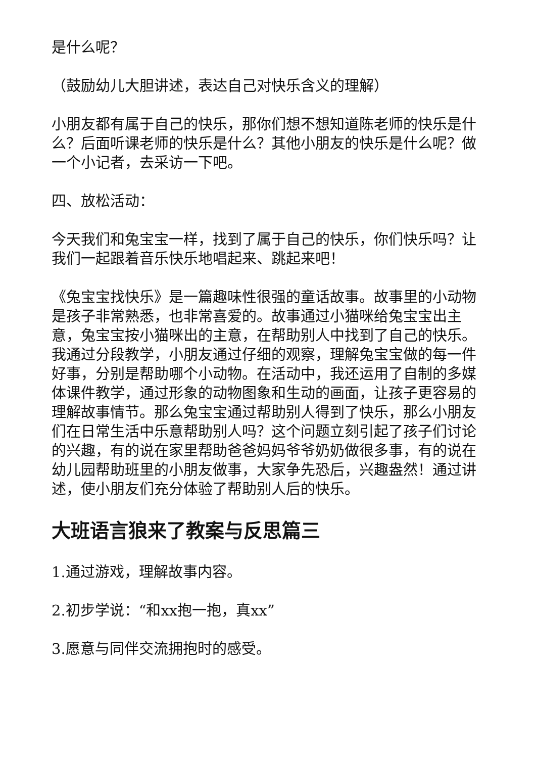是什么呢？
（鼓励幼儿大胆讲述，表达自己对快乐含义的理解）
小朋友都有属于自己的快乐，那你们想不想知道陈老师的快乐是什么？后面听课老师的快乐是什么？其他小朋友的快乐是什么呢？做一个小记者，去采访一下吧。
四、放松活动：
今天我们和兔宝宝一样，找到了属于自己的快乐，你们快乐吗？让我们一起跟着音乐快乐地唱起来、跳起来吧！
《兔宝宝找快乐》是一篇趣味性很强的童话故事。故事里的小动物是孩子非常熟悉，也非常喜爱的。故事通过小猫咪给兔宝宝出主意，兔宝宝按小猫咪出的主意，在帮助别人中找到了自己的快乐。我通过分段教学，小朋友通过仔细的观察，理解兔宝宝做的每一件好事，分别是帮助哪个小动物。在活动中，我还运用了自制的多媒体课件教学，通过形象的动物图象和生动的画面，让孩子更容易的理解故事情节。那么兔宝宝通过帮助别人得到了快乐，那么小朋友们在日常生活中乐意帮助别人吗？这个问题立刻引起了孩子们讨论的兴趣，有的说在家里帮助爸爸妈妈爷爷奶奶做很多事，有的说在幼儿园帮助班里的小朋友做事，大家争先恐后，兴趣盎然！通过讲述，使小朋友们充分体验了帮助别人后的快乐。
大班语言狼来了教案与反思篇三
1.通过游戏，理解故事内容。
2.初步学说：“和xx抱一抱，真xx”
3.愿意与同伴交流拥抱时的感受。